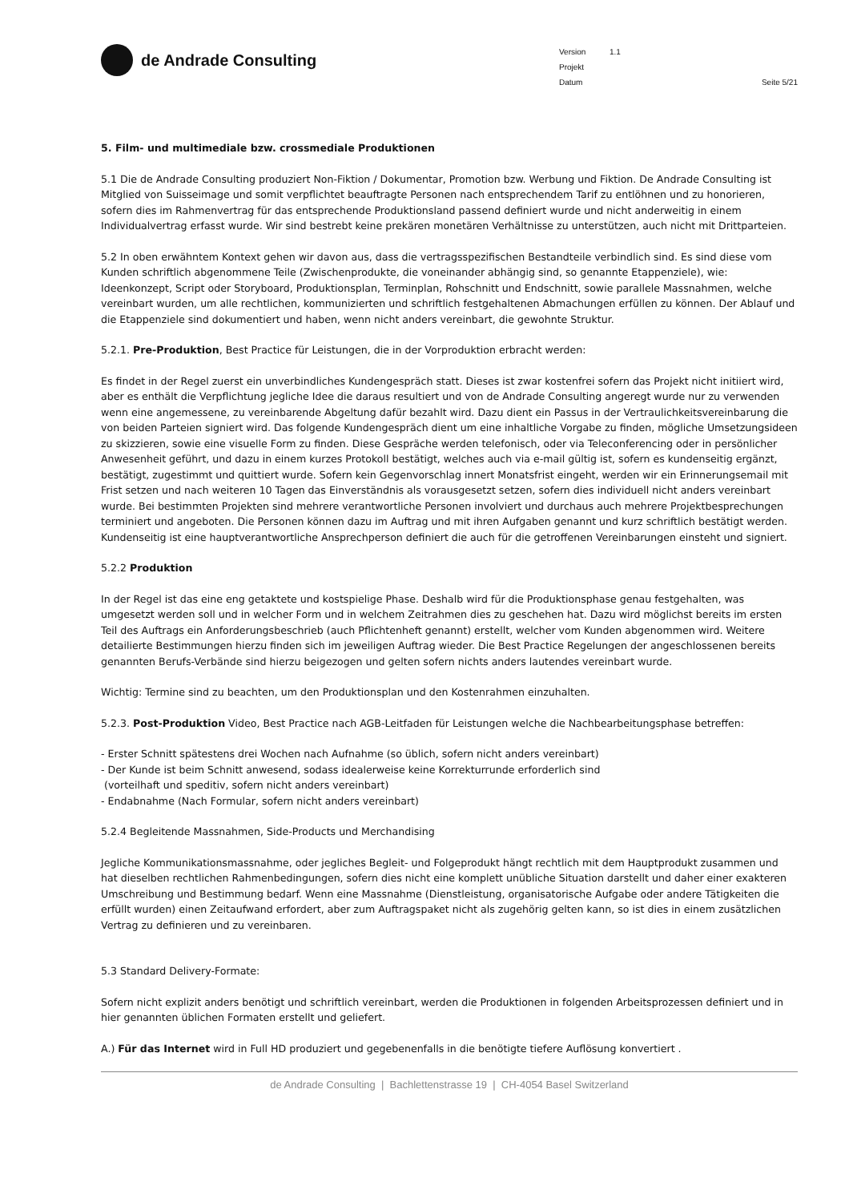de Andrade Consulting
Version 1.1
Projekt
Datum Seite 5/21
5. Film- und multimediale bzw. crossmediale Produktionen
5.1 Die de Andrade Consulting produziert Non-Fiktion / Dokumentar, Promotion bzw. Werbung und Fiktion. De Andrade Consulting ist Mitglied von Suisseimage und somit verpflichtet beauftragte Personen nach entsprechendem Tarif zu entlöhnen und zu honorieren, sofern dies im Rahmenvertrag für das entsprechende Produktionsland passend definiert wurde und nicht anderweitig in einem Individualvertrag erfasst wurde. Wir sind bestrebt keine prekären monetären Verhältnisse zu unterstützen, auch nicht mit Drittparteien.
5.2 In oben erwähntem Kontext gehen wir davon aus, dass die vertragsspezifischen Bestandteile verbindlich sind. Es sind diese vom Kunden schriftlich abgenommene Teile (Zwischenprodukte, die voneinander abhängig sind, so genannte Etappenziele), wie: Ideenkonzept, Script oder Storyboard, Produktionsplan, Terminplan, Rohschnitt und Endschnitt, sowie parallele Massnahmen, welche vereinbart wurden, um alle rechtlichen, kommunizierten und schriftlich festgehaltenen Abmachungen erfüllen zu können. Der Ablauf und die Etappenziele sind dokumentiert und haben, wenn nicht anders vereinbart, die gewohnte Struktur.
5.2.1. Pre-Produktion, Best Practice für Leistungen, die in der Vorproduktion erbracht werden:
Es findet in der Regel zuerst ein unverbindliches Kundengespräch statt. Dieses ist zwar kostenfrei sofern das Projekt nicht initiiert wird, aber es enthält die Verpflichtung jegliche Idee die daraus resultiert und von de Andrade Consulting angeregt wurde nur zu verwenden wenn eine angemessene, zu vereinbarende Abgeltung dafür bezahlt wird. Dazu dient ein Passus in der Vertraulichkeitsvereinbarung die von beiden Parteien signiert wird. Das folgende Kundengespräch dient um eine inhaltliche Vorgabe zu finden, mögliche Umsetzungsideen zu skizzieren, sowie eine visuelle Form zu finden. Diese Gespräche werden telefonisch, oder via Teleconferencing oder in persönlicher Anwesenheit geführt, und dazu in einem kurzes Protokoll bestätigt, welches auch via e-mail gültig ist, sofern es kundenseitig ergänzt, bestätigt, zugestimmt und quittiert wurde. Sofern kein Gegenvorschlag innert Monatsfrist eingeht, werden wir ein Erinnerungsemail mit Frist setzen und nach weiteren 10 Tagen das Einverständnis als vorausgesetzt setzen, sofern dies individuell nicht anders vereinbart wurde. Bei bestimmten Projekten sind mehrere verantwortliche Personen involviert und durchaus auch mehrere Projektbesprechungen terminiert und angeboten. Die Personen können dazu im Auftrag und mit ihren Aufgaben genannt und kurz schriftlich bestätigt werden. Kundenseitig ist eine hauptverantwortliche Ansprechperson definiert die auch für die getroffenen Vereinbarungen einsteht und signiert.
5.2.2 Produktion
In der Regel ist das eine eng getaktete und kostspielige Phase. Deshalb wird für die Produktionsphase genau festgehalten, was umgesetzt werden soll und in welcher Form und in welchem Zeitrahmen dies zu geschehen hat. Dazu wird möglichst bereits im ersten Teil des Auftrags ein Anforderungsbeschrieb (auch Pflichtenheft genannt) erstellt, welcher vom Kunden abgenommen wird. Weitere detailierte Bestimmungen hierzu finden sich im jeweiligen Auftrag wieder. Die Best Practice Regelungen der angeschlossenen bereits genannten Berufs-Verbände sind hierzu beigezogen und gelten sofern nichts anders lautendes vereinbart wurde.
Wichtig: Termine sind zu beachten, um den Produktionsplan und den Kostenrahmen einzuhalten.
5.2.3. Post-Produktion Video, Best Practice nach AGB-Leitfaden für Leistungen welche die Nachbearbeitungsphase betreffen:
- Erster Schnitt spätestens drei Wochen nach Aufnahme (so üblich, sofern nicht anders vereinbart)
- Der Kunde ist beim Schnitt anwesend, sodass idealerweise keine Korrekturrunde erforderlich sind
(vorteilhaft und speditiv, sofern nicht anders vereinbart)
- Endabnahme (Nach Formular, sofern nicht anders vereinbart)
5.2.4 Begleitende Massnahmen, Side-Products und Merchandising
Jegliche Kommunikationsmassnahme, oder jegliches Begleit- und Folgeprodukt hängt rechtlich mit dem Hauptprodukt zusammen und hat dieselben rechtlichen Rahmenbedingungen, sofern dies nicht eine komplett unübliche Situation darstellt und daher einer exakteren Umschreibung und Bestimmung bedarf. Wenn eine Massnahme (Dienstleistung, organisatorische Aufgabe oder andere Tätigkeiten die erfüllt wurden) einen Zeitaufwand erfordert, aber zum Auftragspaket nicht als zugehörig gelten kann, so ist dies in einem zusätzlichen Vertrag zu definieren und zu vereinbaren.
5.3 Standard Delivery-Formate:
Sofern nicht explizit anders benötigt und schriftlich vereinbart, werden die Produktionen in folgenden Arbeitsprozessen definiert und in hier genannten üblichen Formaten erstellt und geliefert.
A.) Für das Internet wird in Full HD produziert und gegebenenfalls in die benötigte tiefere Auflösung konvertiert .
de Andrade Consulting | Bachlettenstrasse 19 | CH-4054 Basel Switzerland